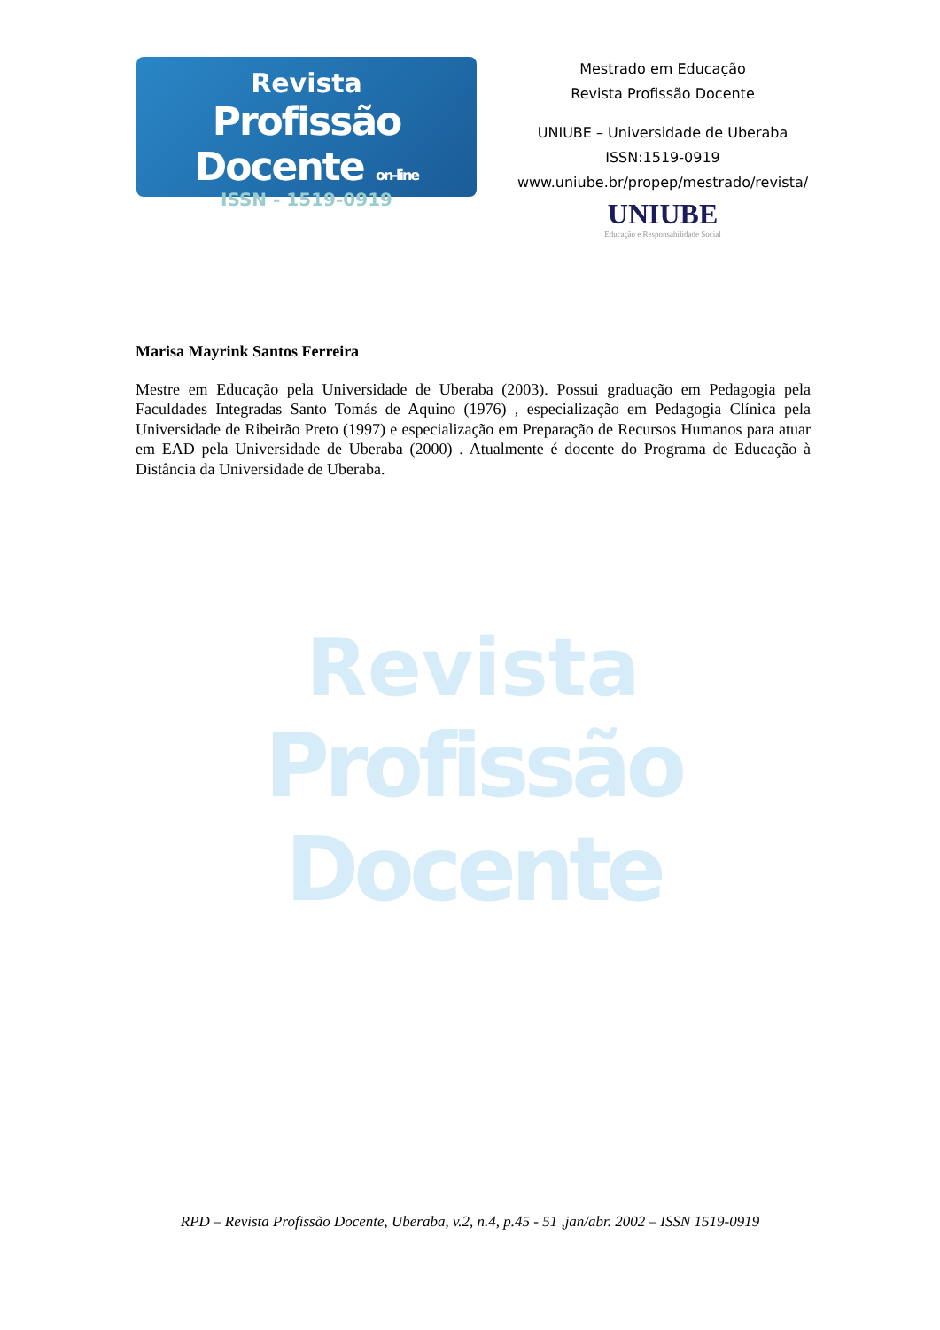Revista
Profissão Docente on-line
ISSN - 1519-0919
Mestrado em Educação
Revista Profissão Docente
UNIUBE – Universidade de Uberaba
ISSN:1519-0919
www.uniube.br/propep/mestrado/revista/
UNIUBE
Educação e Responsabilidade Social
Marisa Mayrink Santos Ferreira
Mestre em Educação pela Universidade de Uberaba (2003). Possui graduação em Pedagogia pela Faculdades Integradas Santo Tomás de Aquino (1976) , especialização em Pedagogia Clínica pela Universidade de Ribeirão Preto (1997) e especialização em Preparação de Recursos Humanos para atuar em EAD pela Universidade de Uberaba (2000) . Atualmente é docente do Programa de Educação à Distância da Universidade de Uberaba.
Revista
Profissão Docente
RPD – Revista Profissão Docente, Uberaba, v.2, n.4, p.45 - 51 ,jan/abr. 2002 – ISSN 1519-0919